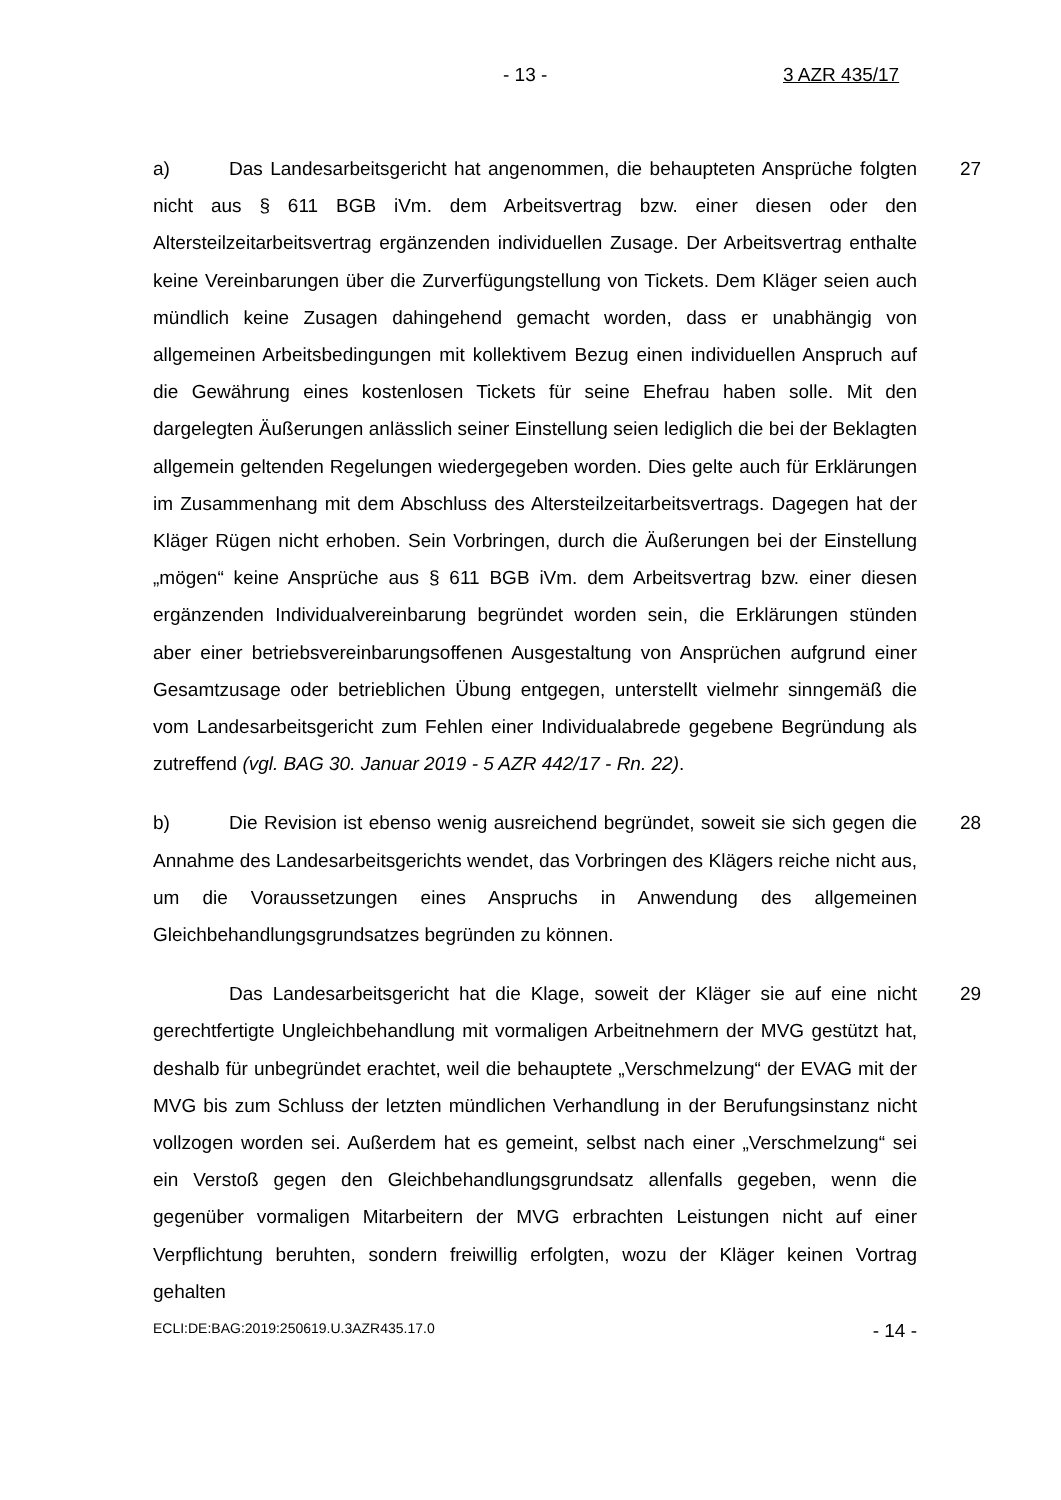- 13 - 3 AZR 435/17
27 a) Das Landesarbeitsgericht hat angenommen, die behaupteten Ansprüche folgten nicht aus § 611 BGB iVm. dem Arbeitsvertrag bzw. einer diesen oder den Altersteilzeitarbeitsvertrag ergänzenden individuellen Zusage. Der Arbeitsvertrag enthalte keine Vereinbarungen über die Zurverfügungstellung von Tickets. Dem Kläger seien auch mündlich keine Zusagen dahingehend gemacht worden, dass er unabhängig von allgemeinen Arbeitsbedingungen mit kollektivem Bezug einen individuellen Anspruch auf die Gewährung eines kostenlosen Tickets für seine Ehefrau haben solle. Mit den dargelegten Äußerungen anlässlich seiner Einstellung seien lediglich die bei der Beklagten allgemein geltenden Regelungen wiedergegeben worden. Dies gelte auch für Erklärungen im Zusammenhang mit dem Abschluss des Altersteilzeitarbeitsvertrags. Dagegen hat der Kläger Rügen nicht erhoben. Sein Vorbringen, durch die Äußerungen bei der Einstellung „mögen“ keine Ansprüche aus § 611 BGB iVm. dem Arbeitsvertrag bzw. einer diesen ergänzenden Individualvereinbarung begründet worden sein, die Erklärungen stünden aber einer betriebsvereinbarungsoffenen Ausgestaltung von Ansprüchen aufgrund einer Gesamtzusage oder betrieblichen Übung entgegen, unterstellt vielmehr sinngemäß die vom Landesarbeitsgericht zum Fehlen einer Individualabrede gegebene Begründung als zutreffend (vgl. BAG 30. Januar 2019 - 5 AZR 442/17 - Rn. 22).
28 b) Die Revision ist ebenso wenig ausreichend begründet, soweit sie sich gegen die Annahme des Landesarbeitsgerichts wendet, das Vorbringen des Klägers reiche nicht aus, um die Voraussetzungen eines Anspruchs in Anwendung des allgemeinen Gleichbehandlungsgrundsatzes begründen zu können.
29 Das Landesarbeitsgericht hat die Klage, soweit der Kläger sie auf eine nicht gerechtfertigte Ungleichbehandlung mit vormaligen Arbeitnehmern der MVG gestützt hat, deshalb für unbegründet erachtet, weil die behauptete „Verschmelzung“ der EVAG mit der MVG bis zum Schluss der letzten mündlichen Verhandlung in der Berufungsinstanz nicht vollzogen worden sei. Außerdem hat es gemeint, selbst nach einer „Verschmelzung“ sei ein Verstoß gegen den Gleichbehandlungsgrundsatz allenfalls gegeben, wenn die gegenüber vormaligen Mitarbeitern der MVG erbrachten Leistungen nicht auf einer Verpflichtung beruhten, sondern freiwillig erfolgten, wozu der Kläger keinen Vortrag gehalten
ECLI:DE:BAG:2019:250619.U.3AZR435.17.0 - 14 -